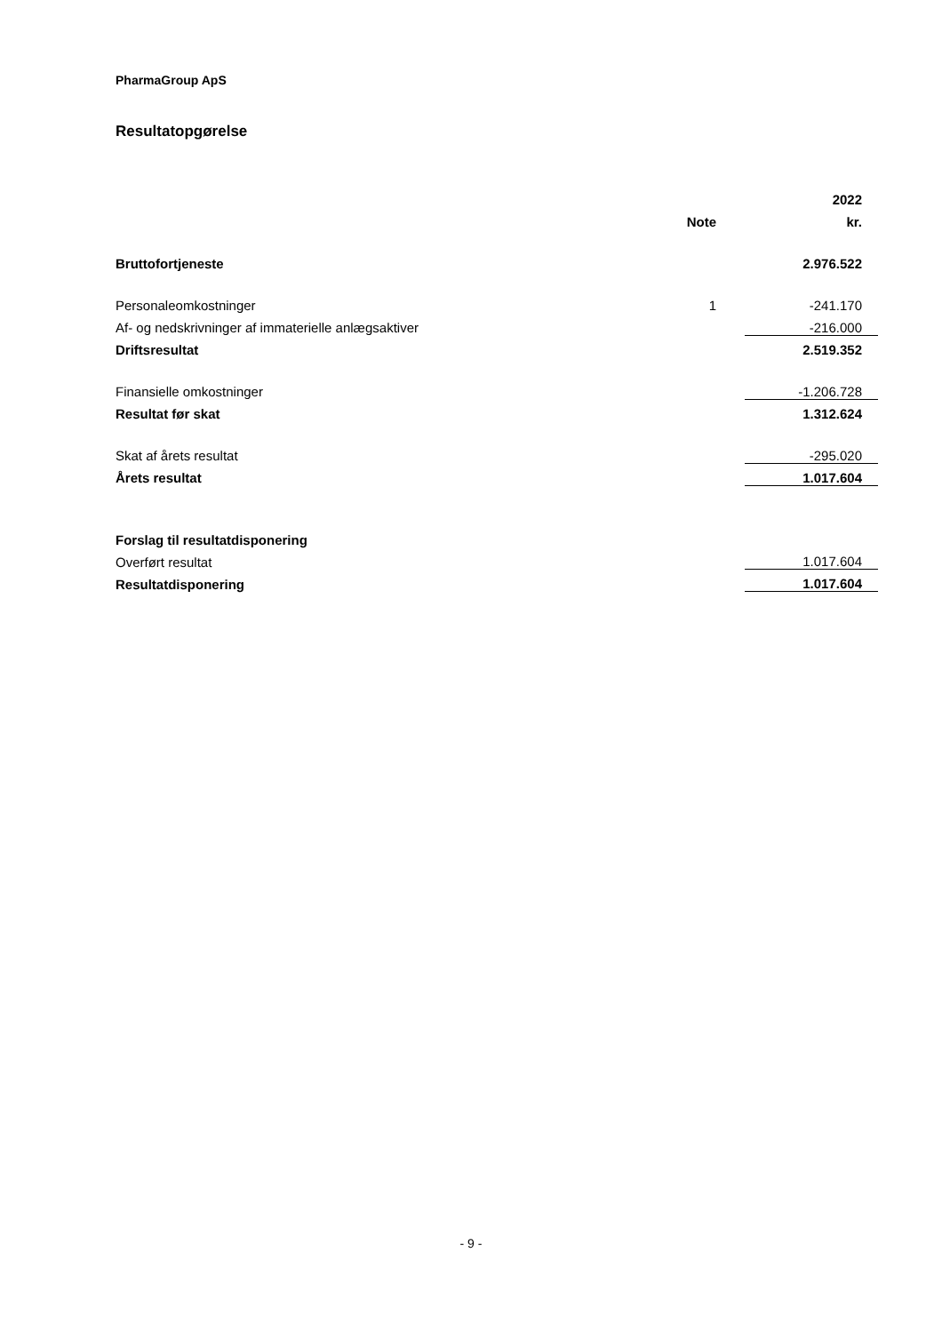PharmaGroup ApS
Resultatopgørelse
| | | | 2022 |
| --- | --- | --- | --- |
| | Note | | kr. |
| Bruttofortjeneste | | | 2.976.522 |
| Personaleomkostninger | 1 | | -241.170 |
| Af- og nedskrivninger af immaterielle anlægsaktiver | | | -216.000 |
| Driftsresultat | | | 2.519.352 |
| Finansielle omkostninger | | | -1.206.728 |
| Resultat før skat | | | 1.312.624 |
| Skat af årets resultat | | | -295.020 |
| Årets resultat | | | 1.017.604 |
| Forslag til resultatdisponering | | | |
| Overført resultat | | | 1.017.604 |
| Resultatdisponering | | | 1.017.604 |
- 9 -